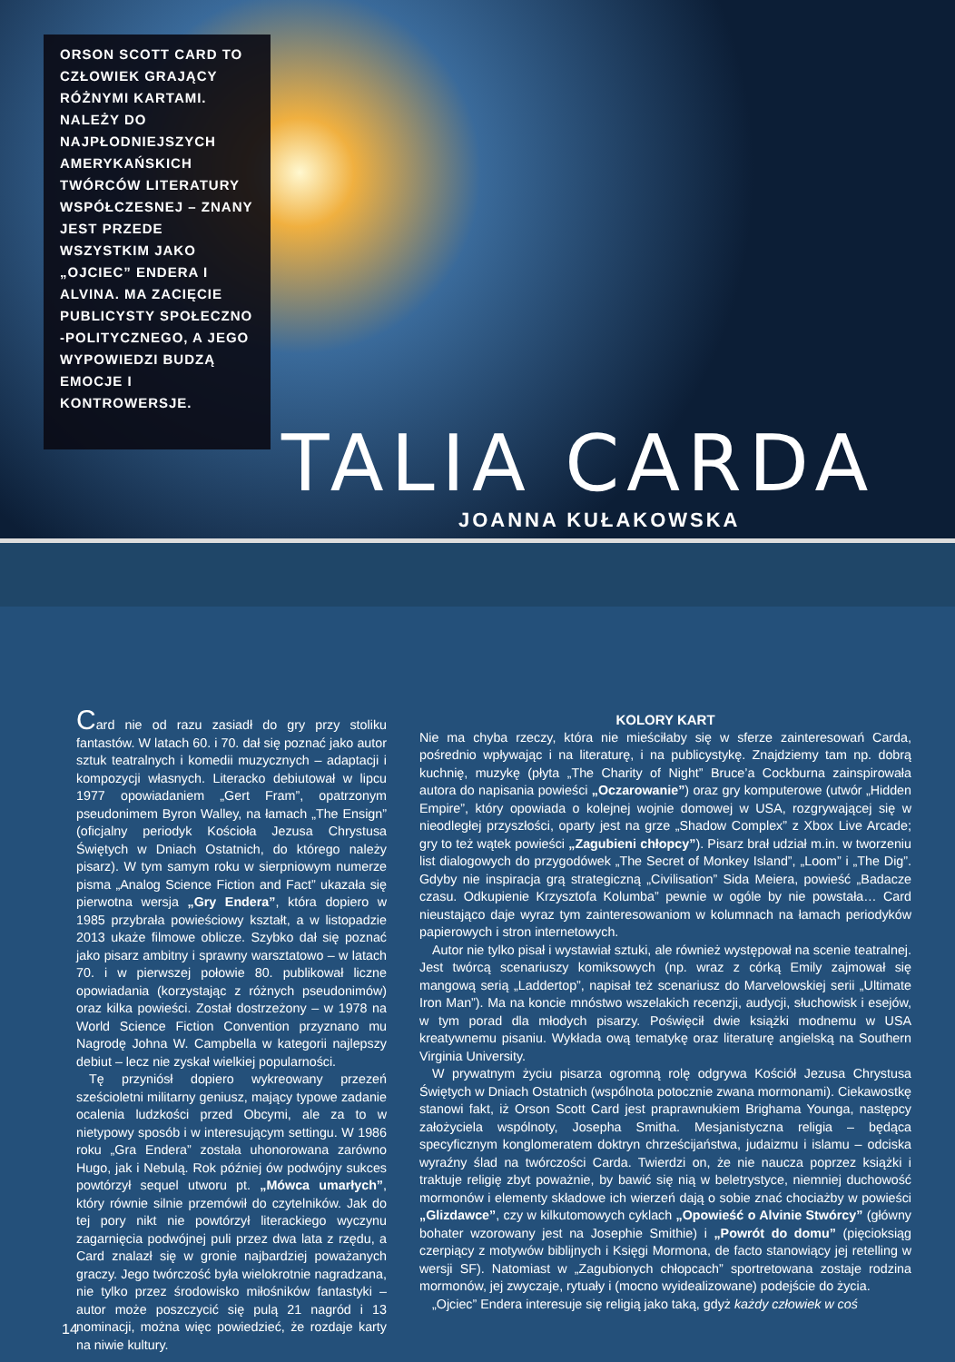ORSON SCOTT CARD TO CZŁOWIEK GRAJĄCY RÓŻNYMI KARTAMI. NALEŻY DO NAJPŁODNIEJSZYCH AMERYKAŃSKICH TWÓRCÓW LITERATURY WSPÓŁCZESNEJ – ZNANY JEST PRZEDE WSZYSTKIM JAKO „OJCIEC” ENDERA I ALVINA. MA ZACIĘCIE PUBLICYSTY SPOŁECZNO -POLITYCZNEGO, A JEGO WYPOWIEDZI BUDZĄ EMOCJE I KONTROWERSJE.
TALIA CARDA
JOANNA KUŁAKOWSKA
Card nie od razu zasiadł do gry przy stoliku fantastów. W latach 60. i 70. dał się poznać jako autor sztuk teatralnych i komedii muzycznych – adaptacji i kompozycji własnych. Literacko debiutował w lipcu 1977 opowiadaniem „Gert Fram”, opatrzonym pseudonimem Byron Walley, na łamach „The Ensign” (oficjalny periodyk Kościoła Jezusa Chrystusa Świętych w Dniach Ostatnich, do którego należy pisarz). W tym samym roku w sierpniowym numerze pisma „Analog Science Fiction and Fact” ukazała się pierwotna wersja „Gry Endera”, która dopiero w 1985 przybrała powieściowy kształt, a w listopadzie 2013 ukaże filmowe oblicze. Szybko dał się poznać jako pisarz ambitny i sprawny warsztatowo – w latach 70. i w pierwszej połowie 80. publikował liczne opowiadania (korzystając z różnych pseudonimów) oraz kilka powieści. Został dostrzeżony – w 1978 na World Science Fiction Convention przyznano mu Nagrodę Johna W. Campbella w kategorii najlepszy debiut – lecz nie zyskał wielkiej popularności.
Tę przyniósł dopiero wykreowany przezeń sześcioletni militarny geniusz, mający typowe zadanie ocalenia ludzkości przed Obcymi, ale za to w nietypowy sposób i w interesującym settingu. W 1986 roku „Gra Endera” została uhonorowana zarówno Hugo, jak i Nebulą. Rok później ów podwójny sukces powtórzył sequel utworu pt. „Mówca umarłych”, który równie silnie przemówił do czytelników. Jak do tej pory nikt nie powtórzył literackiego wyczynu zagarnięcia podwójnej puli przez dwa lata z rzędu, a Card znalazł się w gronie najbardziej poważanych graczy. Jego twórczość była wielokrotnie nagradzana, nie tylko przez środowisko miłośników fantastyki – autor może poszczycić się pulą 21 nagród i 13 nominacji, można więc powiedzieć, że rozdaje karty na niwie kultury.
KOLORY KART
Nie ma chyba rzeczy, która nie mieściłaby się w sferze zainteresowań Carda, pośrednio wpływając i na literaturę, i na publicystykę. Znajdziemy tam np. dobrą kuchnię, muzykę (płyta „The Charity of Night” Bruce’a Cockburna zainspirowała autora do napisania powieści „Oczarowanie”) oraz gry komputerowe (utwór „Hidden Empire”, który opowiada o kolejnej wojnie domowej w USA, rozgrywającej się w nieodległej przyszłości, oparty jest na grze „Shadow Complex” z Xbox Live Arcade; gry to też wątek powieści „Zagubieni chłopcy”). Pisarz brał udział m.in. w tworzeniu list dialogowych do przygodówek „The Secret of Monkey Island”, „Loom” i „The Dig”. Gdyby nie inspiracja grą strategiczną „Civilisation” Sida Meiera, powieść „Badacze czasu. Odkupienie Krzysztofa Kolumba” pewnie w ogóle by nie powstała… Card nieustająco daje wyraz tym zainteresowaniom w kolumnach na łamach periodyków papierowych i stron internetowych.
Autor nie tylko pisał i wystawiał sztuki, ale również występował na scenie teatralnej. Jest twórcą scenariuszy komiksowych (np. wraz z córką Emily zajmował się mangową serią „Laddertop”, napisał też scenariusz do Marvelowskiej serii „Ultimate Iron Man”). Ma na koncie mnóstwo wszelakich recenzji, audycji, słuchowisk i esejów, w tym porad dla młodych pisarzy. Poświęcił dwie książki modnemu w USA kreatywnemu pisaniu. Wykłada ową tematykę oraz literaturę angielską na Southern Virginia University.
W prywatnym życiu pisarza ogromną rolę odgrywa Kościół Jezusa Chrystusa Świętych w Dniach Ostatnich (wspólnota potocznie zwana mormonami). Ciekawostkę stanowi fakt, iż Orson Scott Card jest praprawnukiem Brighama Younga, następcy założyciela wspólnoty, Josepha Smitha. Mesjanistyczna religia – będąca specyficznym konglomeratem doktryn chrześcijaństwa, judaizmu i islamu – odciska wyraźny ślad na twórczości Carda. Twierdzi on, że nie naucza poprzez książki i traktuje religię zbyt poważnie, by bawić się nią w beletrystyce, niemniej duchowość mormonów i elementy składowe ich wierzeń dają o sobie znać chociażby w powieści „Glizdawce”, czy w kilkutomowych cyklach „Opowieść o Alvinie Stwórcy” (główny bohater wzorowany jest na Josephie Smithie) i „Powrót do domu” (pięcioksiąg czerpiący z motywów biblijnych i Księgi Mormona, de facto stanowiący jej retelling w wersji SF). Natomiast w „Zagubionych chłopcach” sportretowana zostaje rodzina mormonów, jej zwyczaje, rytuały i (mocno wyidealizowane) podejście do życia.
„Ojciec” Endera interesuje się religią jako taką, gdyż każdy człowiek w coś
14